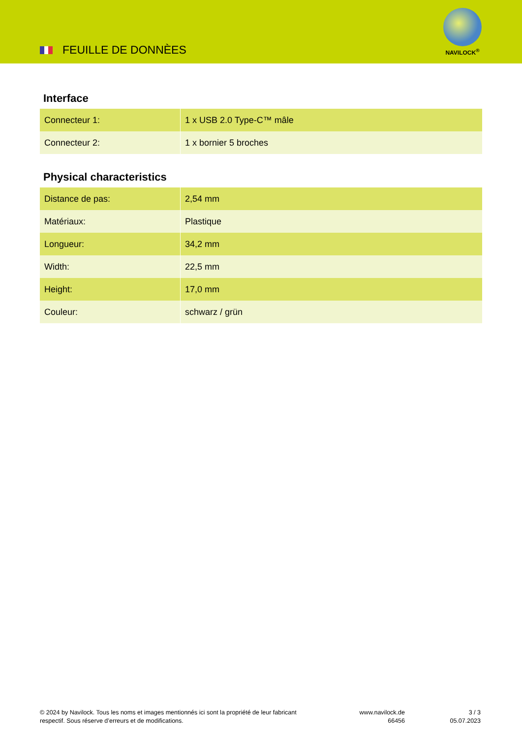FEUILLE DE DONNÈES
NAVILOCK<sup>®</sup>
Interface
| Connecteur 1: | 1 x USB 2.0 Type-C™ mâle |
| Connecteur 2: | 1 x bornier 5 broches |
Physical characteristics
| Distance de pas: | 2,54 mm |
| Matériaux: | Plastique |
| Longueur: | 34,2 mm |
| Width: | 22,5 mm |
| Height: | 17,0 mm |
| Couleur: | schwarz / grün |
© 2024 by Navilock. Tous les noms et images mentionnés ici sont la propriété de leur fabricant respectif. Sous réserve d’erreurs et de modifications.
www.navilock.de
66456
3 / 3
05.07.2023